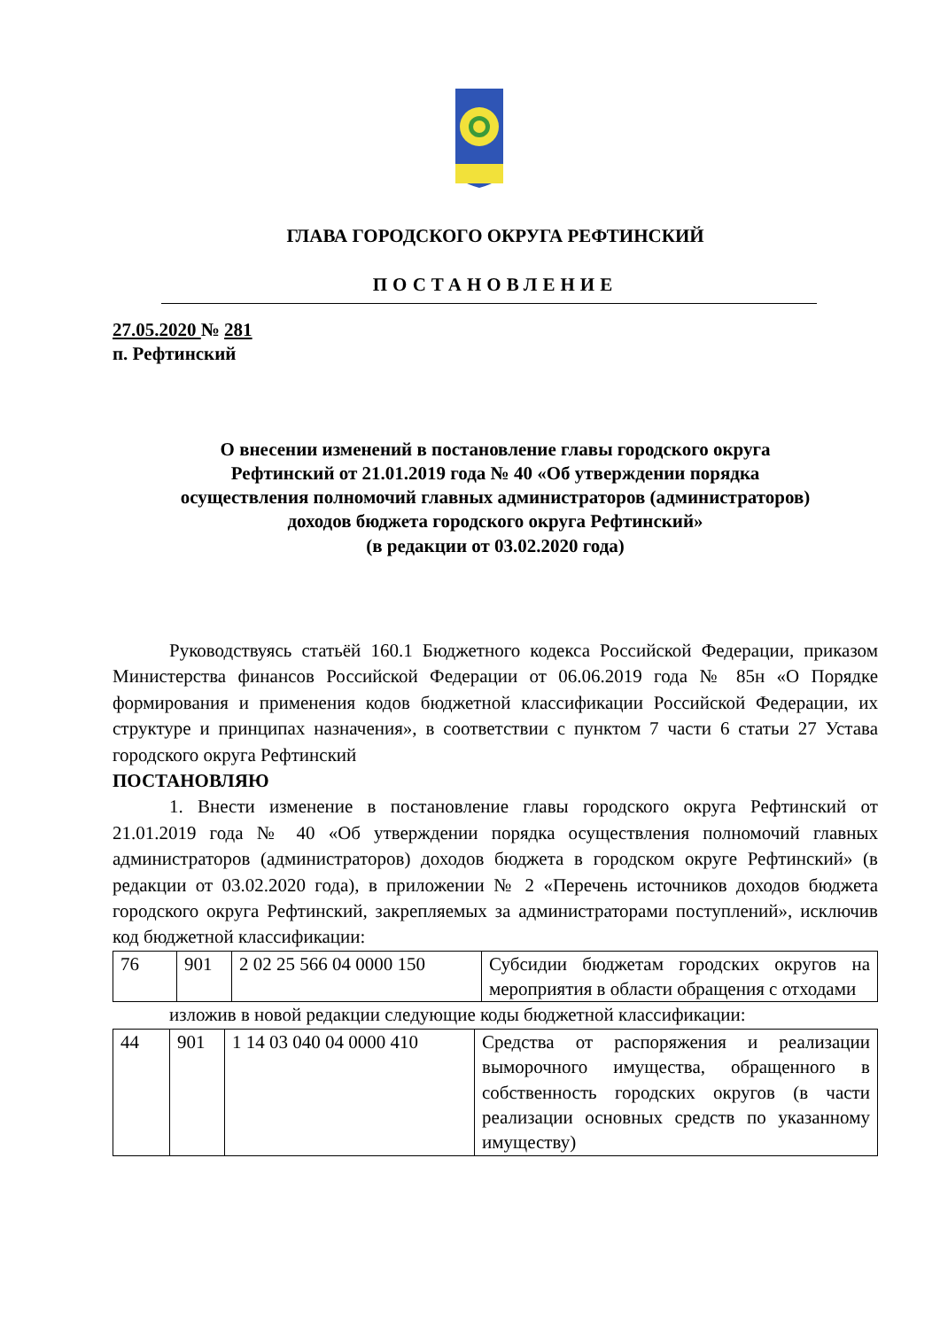ГЛАВА ГОРОДСКОГО ОКРУГА РЕФТИНСКИЙ
ПОСТАНОВЛЕНИЕ
27.05.2020 № 281
п. Рефтинский
О внесении изменений в постановление главы городского округа
Рефтинский от 21.01.2019 года № 40 «Об утверждении порядка
осуществления полномочий главных администраторов (администраторов)
доходов бюджета городского округа Рефтинский»
(в редакции от 03.02.2020 года)
Руководствуясь статьёй 160.1 Бюджетного кодекса Российской Федерации, приказом Министерства финансов Российской Федерации от 06.06.2019 года № 85н «О Порядке формирования и применения кодов бюджетной классификации Российской Федерации, их структуре и принципах назначения», в соответствии с пунктом 7 части 6 статьи 27 Устава городского округа Рефтинский
ПОСТАНОВЛЯЮ
1. Внести изменение в постановление главы городского округа Рефтинский от 21.01.2019 года № 40 «Об утверждении порядка осуществления полномочий главных администраторов (администраторов) доходов бюджета в городском округе Рефтинский» (в редакции от 03.02.2020 года), в приложении № 2 «Перечень источников доходов бюджета городского округа Рефтинский, закрепляемых за администраторами поступлений», исключив код бюджетной классификации:
| 76 | 901 | 2 02 25 566 04 0000 150 | Субсидии бюджетам городских округов на мероприятия в области обращения с отходами |
изложив в новой редакции следующие коды бюджетной классификации:
| 44 | 901 | 1 14 03 040 04 0000 410 | Средства от распоряжения и реализации выморочного имущества, обращенного в собственность городских округов (в части реализации основных средств по указанному имуществу) |